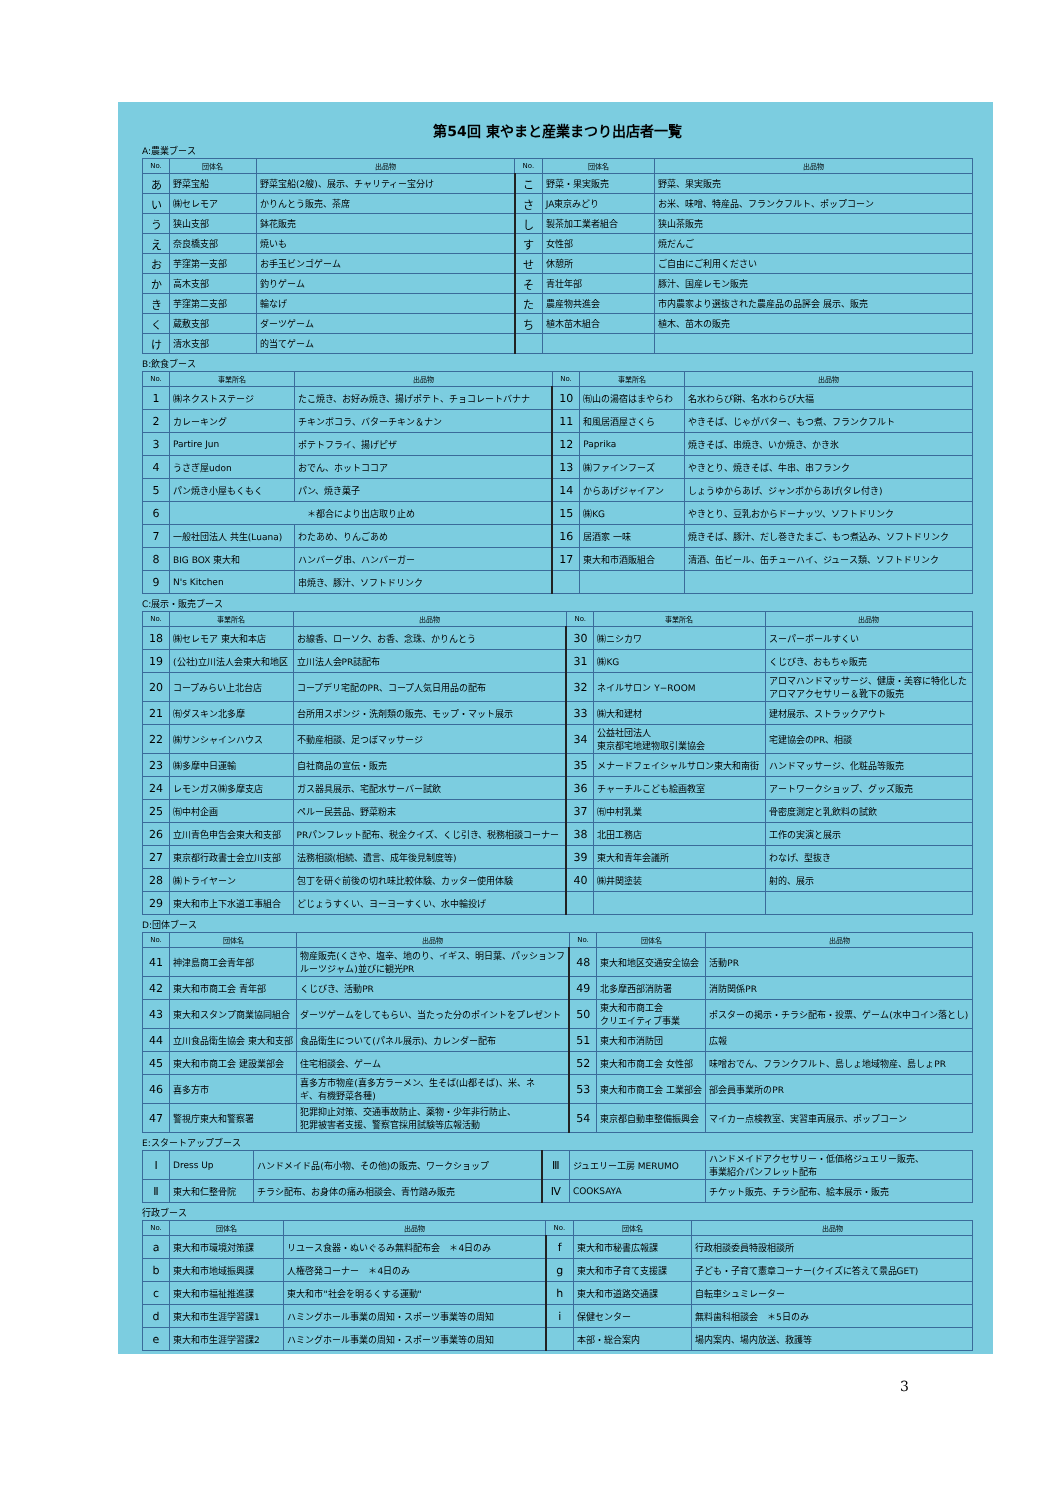第54回 東やまと産業まつり出店者一覧
A:農業ブース
| No. | 団体名 | 出品物 | No. | 団体名 | 出品物 |
| --- | --- | --- | --- | --- | --- |
| あ | 野菜宝船 | 野菜宝船(2艘)、展示、チャリティー宝分け | こ | 野菜・果実販売 | 野菜、果実販売 |
| い | ㈱セレモア | かりんとう販売、茶席 | さ | JA東京みどり | お米、味噌、特産品、フランクフルト、ポップコーン |
| う | 狭山支部 | 鉢花販売 | し | 製茶加工業者組合 | 狭山茶販売 |
| え | 奈良橋支部 | 焼いも | す | 女性部 | 焼だんご |
| お | 芋窪第一支部 | お手玉ビンゴゲーム | せ | 休憩所 | ご自由にご利用ください |
| か | 高木支部 | 釣りゲーム | そ | 青壮年部 | 豚汁、国産レモン販売 |
| き | 芋窪第二支部 | 輪なげ | た | 農産物共進会 | 市内農家より選抜された農産品の品評会 展示、販売 |
| く | 蔵敷支部 | ダーツゲーム | ち | 植木苗木組合 | 植木、苗木の販売 |
| け | 清水支部 | 的当てゲーム | | | |
B:飲食ブース
| No. | 事業所名 | 出品物 | No. | 事業所名 | 出品物 |
| --- | --- | --- | --- | --- | --- |
| 1 | ㈱ネクストステージ | たこ焼き、お好み焼き、揚げポテト、チョコレートバナナ | 10 | ㈲山の湯宿はまやらわ | 名水わらび餅、名水わらび大福 |
| 2 | カレーキング | チキンボコラ、バターチキン＆ナン | 11 | 和風居酒屋さくら | やきそば、じゃがバター、もつ煮、フランクフルト |
| 3 | Partire Jun | ポテトフライ、揚げピザ | 12 | Paprika | 焼きそば、串焼き、いか焼き、かき氷 |
| 4 | うさぎ屋udon | おでん、ホットココア | 13 | ㈱ファインフーズ | やきとり、焼きそば、牛串、串フランク |
| 5 | パン焼き小屋もくもく | パン、焼き菓子 | 14 | からあげジャイアン | しょうゆからあげ、ジャンボからあげ(タレ付き) |
| 6 | ＊都合により出店取り止め | | 15 | ㈱KG | やきとり、豆乳おからドーナッツ、ソフトドリンク |
| 7 | 一般社団法人 共生(Luana) | わたあめ、りんごあめ | 16 | 居酒家 一味 | 焼きそば、豚汁、だし巻きたまご、もつ煮込み、ソフトドリンク |
| 8 | BIG BOX 東大和 | ハンバーグ串、ハンバーガー | 17 | 東大和市酒販組合 | 清酒、缶ビール、缶チューハイ、ジュース類、ソフトドリンク |
| 9 | N's Kitchen | 串焼き、豚汁、ソフトドリンク | | | |
C:展示・販売ブース
| No. | 事業所名 | 出品物 | No. | 事業所名 | 出品物 |
| --- | --- | --- | --- | --- | --- |
| 18 | ㈱セレモア 東大和本店 | お線香、ローソク、お香、念珠、かりんとう | 30 | ㈱ニシカワ | スーパーボールすくい |
| 19 | (公社)立川法人会東大和地区 | 立川法人会PR誌配布 | 31 | ㈱KG | くじびき、おもちゃ販売 |
| 20 | コープみらい上北台店 | コープデリ宅配のPR、コープ人気日用品の配布 | 32 | ネイルサロン Y−ROOM | アロマハンドマッサージ、健康・美容に特化した アロマアクセサリー＆靴下の販売 |
| 21 | ㈲ダスキン北多摩 | 台所用スポンジ・洗剤類の販売、モップ・マット展示 | 33 | ㈱大和建材 | 建材展示、ストラックアウト |
| 22 | ㈱サンシャインハウス | 不動産相談、足つぼマッサージ | 34 | 公益社団法人 東京都宅地建物取引業協会 | 宅建協会のPR、相談 |
| 23 | ㈱多摩中日運輸 | 自社商品の宣伝・販売 | 35 | メナードフェイシャルサロン東大和南街 | ハンドマッサージ、化粧品等販売 |
| 24 | レモンガス㈱多摩支店 | ガス器具展示、宅配水サーバー試飲 | 36 | チャーチルこども絵画教室 | アートワークショップ、グッズ販売 |
| 25 | ㈲中村企画 | ペルー民芸品、野菜粉末 | 37 | ㈲中村乳業 | 骨密度測定と乳飲料の試飲 |
| 26 | 立川青色申告会東大和支部 | PRパンフレット配布、税金クイズ、くじ引き、税務相談コーナー | 38 | 北田工務店 | 工作の実演と展示 |
| 27 | 東京都行政書士会立川支部 | 法務相談(相続、遺言、成年後見制度等) | 39 | 東大和青年会議所 | わなげ、型抜き |
| 28 | ㈱トライヤーン | 包丁を研ぐ前後の切れ味比較体験、カッター使用体験 | 40 | ㈱井関塗装 | 射的、展示 |
| 29 | 東大和市上下水道工事組合 | どじょうすくい、ヨーヨーすくい、水中輪投げ | | | |
D:団体ブース
| No. | 団体名 | 出品物 | No. | 団体名 | 出品物 |
| --- | --- | --- | --- | --- | --- |
| 41 | 神津島商工会青年部 | 物産販売(くさや、塩辛、地のり、イギス、明日葉、パッションフ ルーツジャム)並びに観光PR | 48 | 東大和地区交通安全協会 | 活動PR |
| 42 | 東大和市商工会 青年部 | くじびき、活動PR | 49 | 北多摩西部消防署 | 消防関係PR |
| 43 | 東大和スタンプ商業協同組合 | ダーツゲームをしてもらい、当たった分のポイントをプレゼント | 50 | 東大和市商工会 クリエイティブ事業 | ポスターの掲示・チラシ配布・投票、ゲーム(水中コイン落とし) |
| 44 | 立川食品衛生協会 東大和支部 | 食品衛生について(パネル展示)、カレンダー配布 | 51 | 東大和市消防団 | 広報 |
| 45 | 東大和市商工会 建設業部会 | 住宅相談会、ゲーム | 52 | 東大和市商工会 女性部 | 味噌おでん、フランクフルト、島しょ地域物産、島しょPR |
| 46 | 喜多方市 | 喜多方市物産(喜多方ラーメン、生そば(山都そば)、米、ネ ギ、有機野菜各種) | 53 | 東大和市商工会 工業部会 | 部会員事業所のPR |
| 47 | 警視庁東大和警察署 | 犯罪抑止対策、交通事故防止、薬物・少年非行防止、 犯罪被害者支援、警察官採用試験等広報活動 | 54 | 東京都自動車整備振興会 | マイカー点検教室、実習車両展示、ポップコーン |
E:スタートアップブース
| Ⅰ | Dress Up | ハンドメイド品(布小物、その他)の販売、ワークショップ | Ⅲ | ジュエリー工房 MERUMO | ハンドメイドアクセサリー・低価格ジュエリー販売、 事業紹介パンフレット配布 |
| Ⅱ | 東大和仁整骨院 | チラシ配布、お身体の痛み相談会、青竹踏み販売 | Ⅳ | COOKSAYA | チケット販売、チラシ配布、絵本展示・販売 |
行政ブース
| No. | 団体名 | 出品物 | No. | 団体名 | 出品物 |
| --- | --- | --- | --- | --- | --- |
| a | 東大和市環境対策課 | リユース食器・ぬいぐるみ無料配布会 ＊4日のみ | f | 東大和市秘書広報課 | 行政相談委員特設相談所 |
| b | 東大和市地域振興課 | 人権啓発コーナー ＊4日のみ | g | 東大和市子育て支援課 | 子ども・子育て憲章コーナー(クイズに答えて景品GET) |
| c | 東大和市福祉推進課 | 東大和市"社会を明るくする運動" | h | 東大和市道路交通課 | 自転車シュミレーター |
| d | 東大和市生涯学習課1 | ハミングホール事業の周知・スポーツ事業等の周知 | i | 保健センター | 無料歯科相談会 ＊5日のみ |
| e | 東大和市生涯学習課2 | ハミングホール事業の周知・スポーツ事業等の周知 | | 本部・総合案内 | 場内案内、場内放送、救護等 |
3